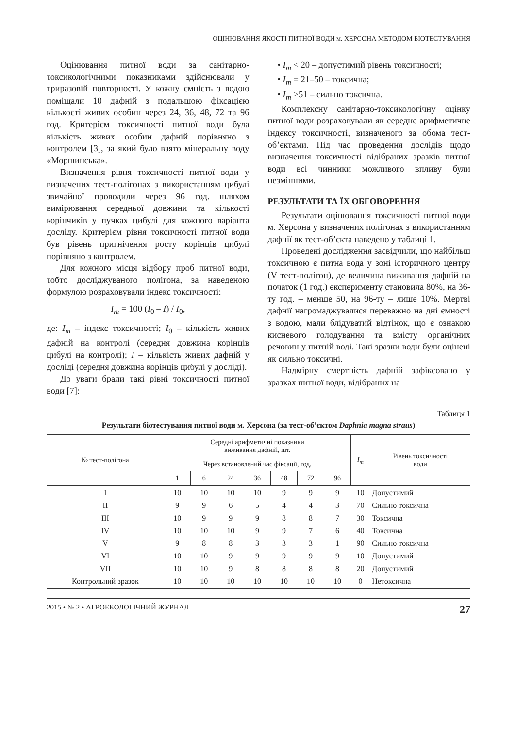ОЦІНЮВАННЯ ЯКОСТІ ПИТНОЇ ВОДИ м. ХЕРСОНА МЕТОДОМ БІОТЕСТУВАННЯ
Оцінювання питної води за санітарно-токсикологічними показниками здійснювали у триразовій повторності. У кожну ємність з водою поміщали 10 дафній з подальшою фіксацією кількості живих особин через 24, 36, 48, 72 та 96 год. Критерієм токсичності питної води була кількість живих особин дафній порівняно з контролем [3], за який було взято мінеральну воду «Моршинська».
Визначення рівня токсичності питної води у визначених тест-полігонах з використанням цибулі звичайної проводили через 96 год. шляхом вимірювання середньої довжини та кількості корінчиків у пучках цибулі для кожного варіанта досліду. Критерієм рівня токсичності питної води був рівень пригнічення росту корінців цибулі порівняно з контролем.
Для кожного місця відбору проб питної води, тобто досліджуваного полігона, за наведеною формулою розраховували індекс токсичності:
I<sub>m</sub> = 100 (I<sub>0</sub> – I) / I<sub>0</sub>,
де: I<sub>m</sub> – індекс токсичності; I<sub>0</sub> – кількість живих дафній на контролі (середня довжина корінців цибулі на контролі); I – кількість живих дафній у досліді (середня довжина корінців цибулі у досліді).
До уваги брали такі рівні токсичності питної води [7]:
• I<sub>m</sub> < 20 – допустимий рівень токсичності;
• I<sub>m</sub> = 21–50 – токсична;
• I<sub>m</sub> >51 – сильно токсична.
Комплексну санітарно-токсикологічну оцінку питної води розраховували як середнє арифметичне індексу токсичності, визначеного за обома тест-об’єктами. Під час проведення дослідів щодо визначення токсичності відібраних зразків питної води всі чинники можливого впливу були незмінними.
РЕЗУЛЬТАТИ ТА ЇХ ОБГОВОРЕННЯ
Результати оцінювання токсичності питної води м. Херсона у визначених полігонах з використанням дафнії як тест-об’єкта наведено у таблиці 1.
Проведені дослідження засвідчили, що найбільш токсичною є питна вода у зоні історичного центру (V тест-полігон), де величина виживання дафній на початок (1 год.) експерименту становила 80%, на 36-ту год. – менше 50, на 96-ту – лише 10%. Мертві дафнії нагромаджувалися переважно на дні ємності з водою, мали блідуватий відтінок, що є ознакою кисневого голодування та вмісту органічних речовин у питній воді. Такі зразки води були оцінені як сильно токсичні.
Надмірну смертність дафній зафіксовано у зразках питної води, відібраних на
Таблиця 1
Результати біотестування питної води м. Херсона (за тест-об’єктом Daphnia magna straus)
| № тест-полігона | Середні арифметичні показники виживання дафній, шт. | | | | | | | I<sub>m</sub> | Рівень токсичності води |
| --- | --- | --- | --- | --- | --- | --- | --- | --- | --- |
| | Через встановлений час фіксації, год. | | | | | | | | |
| | 1 | 6 | 24 | 36 | 48 | 72 | 96 | | |
| I | 10 | 10 | 10 | 10 | 9 | 9 | 9 | 10 | Допустимий |
| II | 9 | 9 | 6 | 5 | 4 | 4 | 3 | 70 | Сильно токсична |
| III | 10 | 9 | 9 | 9 | 8 | 8 | 7 | 30 | Токсична |
| IV | 10 | 10 | 10 | 9 | 9 | 7 | 6 | 40 | Токсична |
| V | 9 | 8 | 8 | 3 | 3 | 3 | 1 | 90 | Сильно токсична |
| VI | 10 | 10 | 9 | 9 | 9 | 9 | 9 | 10 | Допустимий |
| VII | 10 | 10 | 9 | 8 | 8 | 8 | 8 | 20 | Допустимий |
| Контрольний зразок | 10 | 10 | 10 | 10 | 10 | 10 | 10 | 0 | Нетоксична |
2015 • № 2 • АГРОЕКОЛОГІЧНИЙ ЖУРНАЛ 27